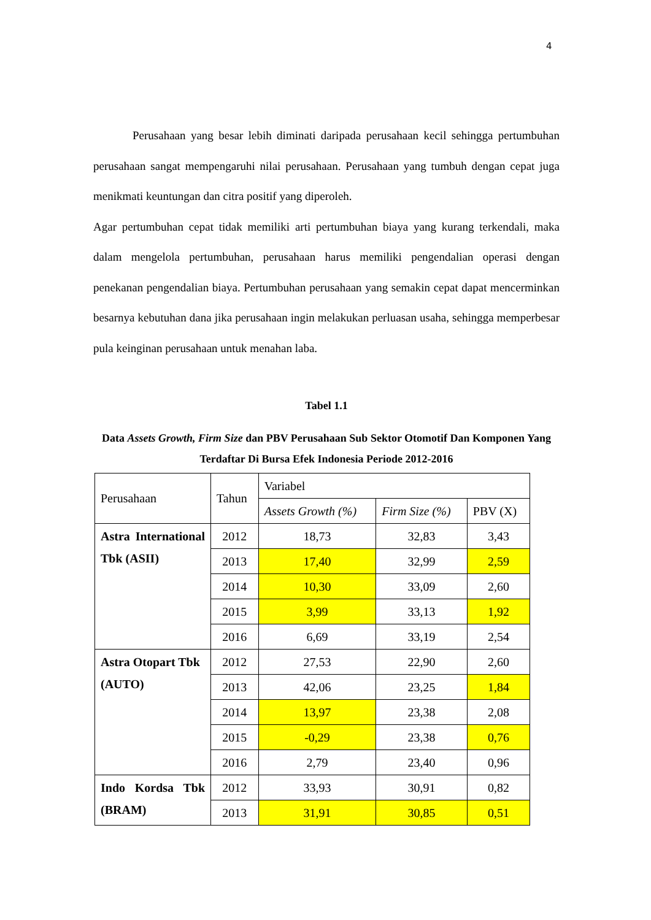4
Perusahaan yang besar lebih diminati daripada perusahaan kecil sehingga pertumbuhan perusahaan sangat mempengaruhi nilai perusahaan. Perusahaan yang tumbuh dengan cepat juga menikmati keuntungan dan citra positif yang diperoleh.
Agar pertumbuhan cepat tidak memiliki arti pertumbuhan biaya yang kurang terkendali, maka dalam mengelola pertumbuhan, perusahaan harus memiliki pengendalian operasi dengan penekanan pengendalian biaya. Pertumbuhan perusahaan yang semakin cepat dapat mencerminkan besarnya kebutuhan dana jika perusahaan ingin melakukan perluasan usaha, sehingga memperbesar pula keinginan perusahaan untuk menahan laba.
Tabel 1.1
Data Assets Growth, Firm Size dan PBV Perusahaan Sub Sektor Otomotif Dan Komponen Yang Terdaftar Di Bursa Efek Indonesia Periode 2012-2016
| Perusahaan | Tahun | Variabel | | |
| --- | --- | --- | --- | --- |
| | | Assets Growth (%) | Firm Size (%) | PBV (X) |
| Astra International Tbk (ASII) | 2012 | 18,73 | 32,83 | 3,43 |
| | 2013 | 17,40 | 32,99 | 2,59 |
| | 2014 | 10,30 | 33,09 | 2,60 |
| | 2015 | 3,99 | 33,13 | 1,92 |
| | 2016 | 6,69 | 33,19 | 2,54 |
| Astra Otopart Tbk (AUTO) | 2012 | 27,53 | 22,90 | 2,60 |
| | 2013 | 42,06 | 23,25 | 1,84 |
| | 2014 | 13,97 | 23,38 | 2,08 |
| | 2015 | -0,29 | 23,38 | 0,76 |
| | 2016 | 2,79 | 23,40 | 0,96 |
| Indo Kordsa Tbk (BRAM) | 2012 | 33,93 | 30,91 | 0,82 |
| | 2013 | 31,91 | 30,85 | 0,51 |